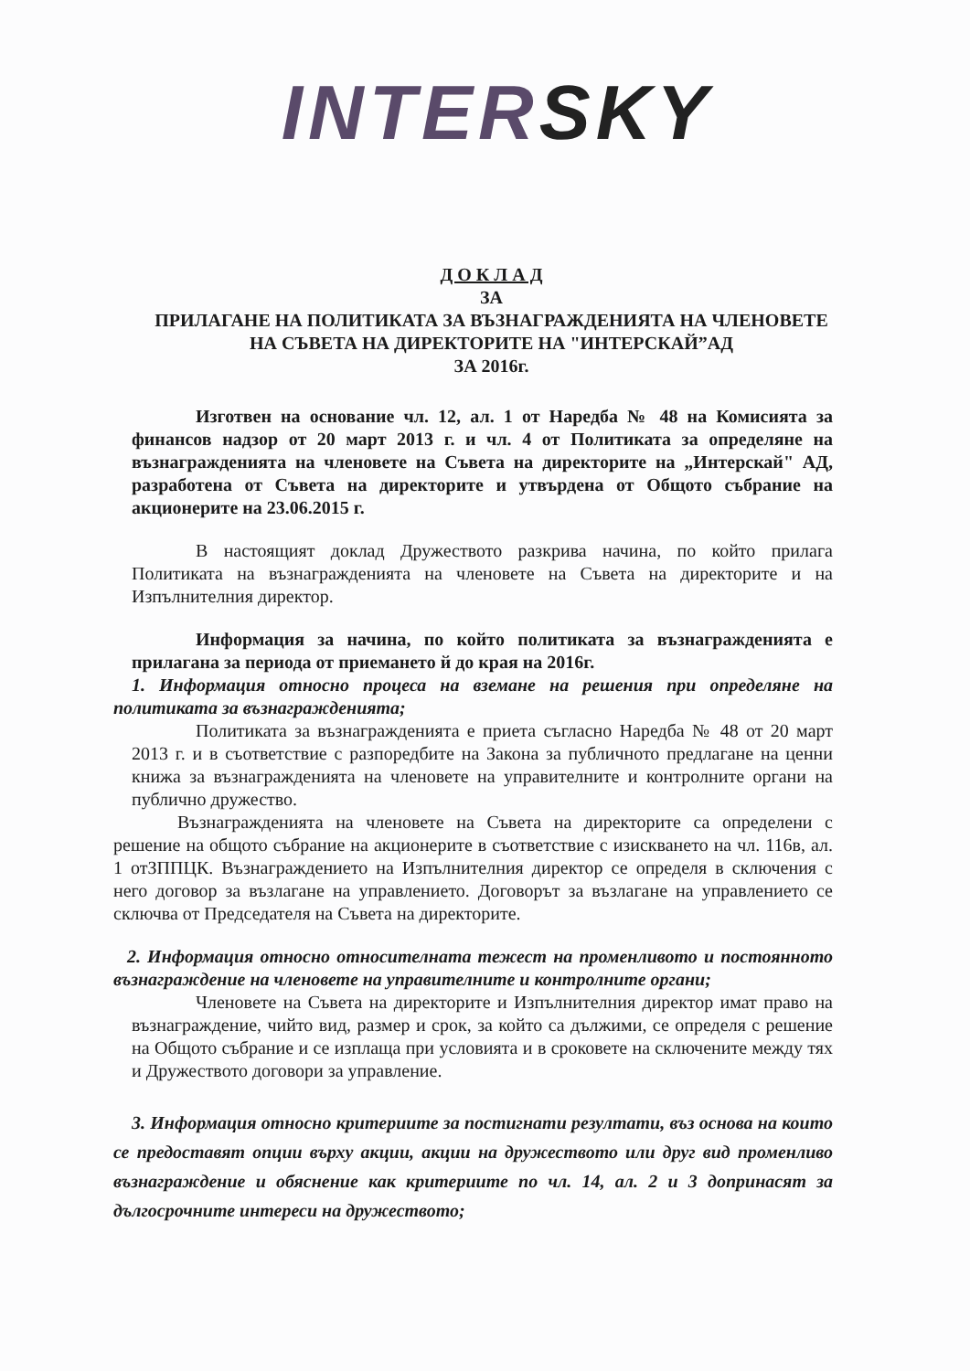INTER SKY
Д О К Л А Д
ЗА
ПРИЛАГАНЕ НА ПОЛИТИКАТА ЗА ВЪЗНАГРАЖДЕНИЯТА НА ЧЛЕНОВЕТЕ НА СЪВЕТА НА ДИРЕКТОРИТЕ НА "ИНТЕРСКАЙ”АД
ЗА 2016г.
Изготвен на основание чл. 12, ал. 1 от Наредба № 48 на Комисията за финансов надзор от 20 март 2013 г. и чл. 4 от Политиката за определяне на възнагражденията на членовете на Съвета на директорите на „Интерскай" АД, разработена от Съвета на директорите и утвърдена от Общото събрание на акционерите на 23.06.2015 г.
В настоящият доклад Дружеството разкрива начина, по който прилага Политиката на възнагражденията на членовете на Съвета на директорите и на Изпълнителния директор.
Информация за начина, по който политиката за възнагражденията е прилагана за периода от приемането й до края на 2016г.
1. Информация относно процеса на вземане на решения при определяне на политиката за възнагражденията;
Политиката за възнагражденията е приета съгласно Наредба № 48 от 20 март 2013 г. и в съответствие с разпоредбите на Закона за публичното предлагане на ценни книжа за възнагражденията на членовете на управителните и контролните органи на публично дружество.
Възнагражденията на членовете на Съвета на директорите са определени с решение на общото събрание на акционерите в съответствие с изискването на чл. 116в, ал. 1 отЗППЦК. Възнаграждението на Изпълнителния директор се определя в сключения с него договор за възлагане на управлението. Договорът за възлагане на управлението се сключва от Председателя на Съвета на директорите.
2. Информация относно относителната тежест на променливото и постоянното възнаграждение на членовете на управителните и контролните органи;
Членовете на Съвета на директорите и Изпълнителния директор имат право на възнаграждение, чийто вид, размер и срок, за който са дължими, се определя с решение на Общото събрание и се изплаща при условията и в сроковете на сключените между тях и Дружеството договори за управление.
3. Информация относно критериите за постигнати резултати, въз основа на които се предоставят опции върху акции, акции на дружеството или друг вид променливо възнаграждение и обяснение как критериите по чл. 14, ал. 2 и 3 допринасят за дългосрочните интереси на дружеството;